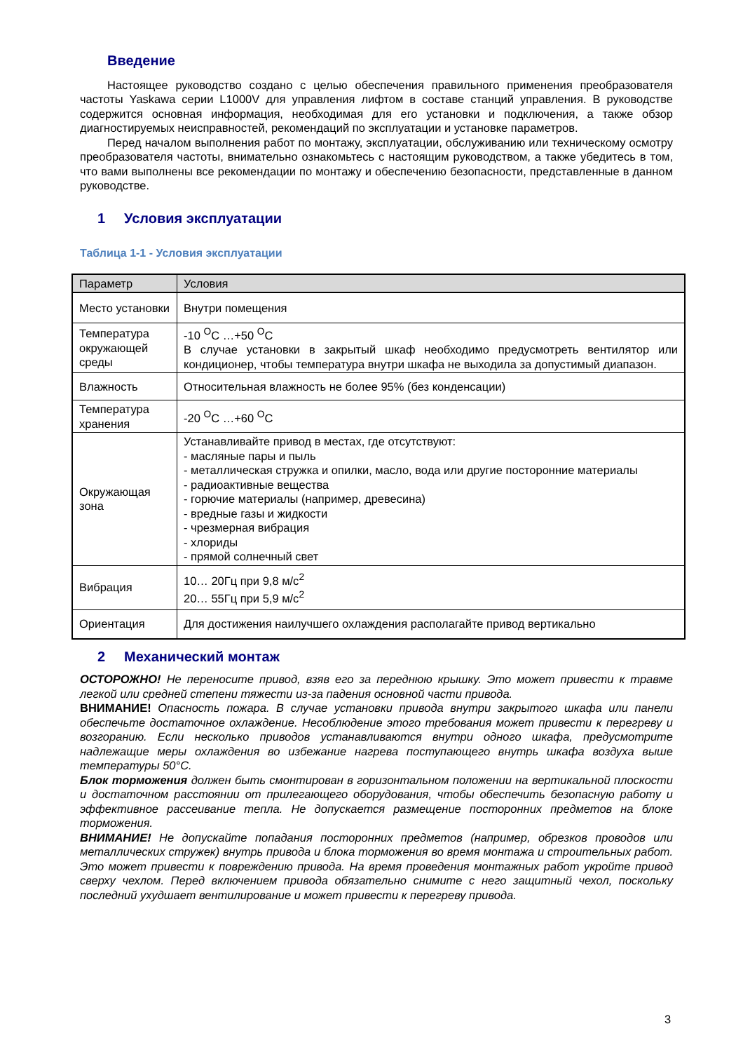Введение
Настоящее руководство создано с целью обеспечения правильного применения преобразователя частоты Yaskawa серии L1000V для управления лифтом в составе станций управления. В руководстве содержится основная информация, необходимая для его установки и подключения, а также обзор диагностируемых неисправностей, рекомендаций по эксплуатации и установке параметров.
Перед началом выполнения работ по монтажу, эксплуатации, обслуживанию или техническому осмотру преобразователя частоты, внимательно ознакомьтесь с настоящим руководством, а также убедитесь в том, что вами выполнены все рекомендации по монтажу и обеспечению безопасности, представленные в данном руководстве.
1 Условия эксплуатации
Таблица 1-1 - Условия эксплуатации
| Параметр | Условия |
| --- | --- |
| Место установки | Внутри помещения |
| Температура окружающей среды | -10 <sup>O</sup>C …+50 <sup>O</sup>C В случае установки в закрытый шкаф необходимо предусмотреть вентилятор или кондиционер, чтобы температура внутри шкафа не выходила за допустимый диапазон. |
| Влажность | Относительная влажность не более 95% (без конденсации) |
| Температура хранения | -20 <sup>O</sup>C …+60 <sup>O</sup>C |
| Окружающая зона | Устанавливайте привод в местах, где отсутствуют: - масляные пары и пыль - металлическая стружка и опилки, масло, вода или другие посторонние материалы - радиоактивные вещества - горючие материалы (например, древесина) - вредные газы и жидкости - чрезмерная вибрация - хлориды - прямой солнечный свет |
| Вибрация | 10… 20Гц при 9,8 м/с<sup>2</sup> 20… 55Гц при 5,9 м/с<sup>2</sup> |
| Ориентация | Для достижения наилучшего охлаждения располагайте привод вертикально |
2 Механический монтаж
ОСТОРОЖНО! Не переносите привод, взяв его за переднюю крышку. Это может привести к травме легкой или средней степени тяжести из-за падения основной части привода.
ВНИМАНИЕ! Опасность пожара. В случае установки привода внутри закрытого шкафа или панели обеспечьте достаточное охлаждение. Несоблюдение этого требования может привести к перегреву и возгоранию. Если несколько приводов устанавливаются внутри одного шкафа, предусмотрите надлежащие меры охлаждения во избежание нагрева поступающего внутрь шкафа воздуха выше температуры 50°С.
Блок торможения должен быть смонтирован в горизонтальном положении на вертикальной плоскости и достаточном расстоянии от прилегающего оборудования, чтобы обеспечить безопасную работу и эффективное рассеивание тепла. Не допускается размещение посторонних предметов на блоке торможения.
ВНИМАНИЕ! Не допускайте попадания посторонних предметов (например, обрезков проводов или металлических стружек) внутрь привода и блока торможения во время монтажа и строительных работ. Это может привести к повреждению привода. На время проведения монтажных работ укройте привод сверху чехлом. Перед включением привода обязательно снимите с него защитный чехол, поскольку последний ухудшает вентилирование и может привести к перегреву привода.
3